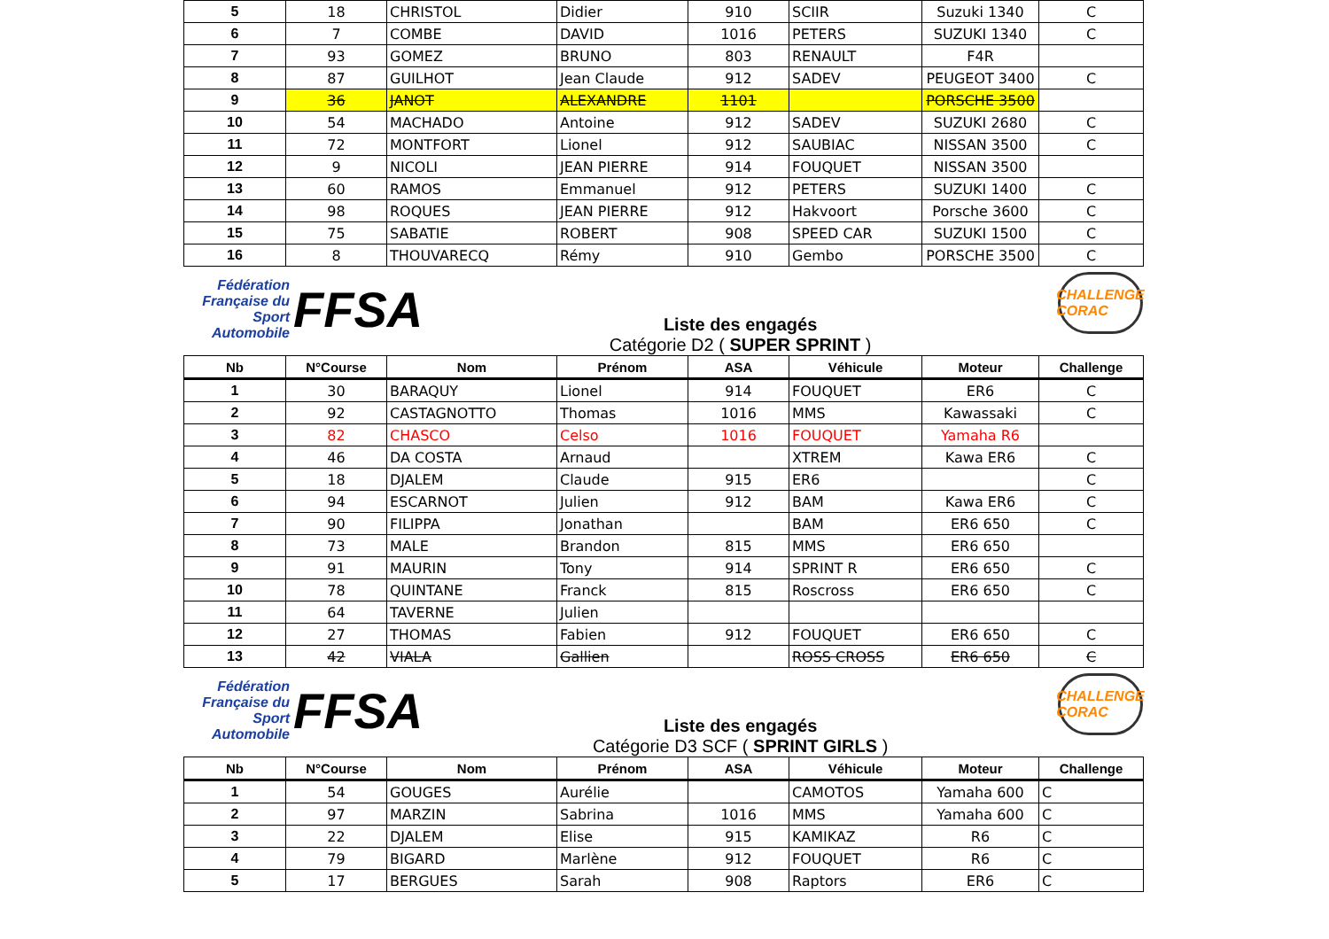| 5 | 18 | CHRISTOL | Didier | 910 | SCIIR | Suzuki 1340 | C |
| 6 | 7 | COMBE | DAVID | 1016 | PETERS | SUZUKI 1340 | C |
| 7 | 93 | GOMEZ | BRUNO | 803 | RENAULT | F4R | |
| 8 | 87 | GUILHOT | Jean Claude | 912 | SADEV | PEUGEOT 3400 | C |
| 9 | 36 | JANOT | ALEXANDRE | 1101 | | PORSCHE 3500 | |
| 10 | 54 | MACHADO | Antoine | 912 | SADEV | SUZUKI 2680 | C |
| 11 | 72 | MONTFORT | Lionel | 912 | SAUBIAC | NISSAN 3500 | C |
| 12 | 9 | NICOLI | JEAN PIERRE | 914 | FOUQUET | NISSAN 3500 | |
| 13 | 60 | RAMOS | Emmanuel | 912 | PETERS | SUZUKI 1400 | C |
| 14 | 98 | ROQUES | JEAN PIERRE | 912 | Hakvoort | Porsche 3600 | C |
| 15 | 75 | SABATIE | ROBERT | 908 | SPEED CAR | SUZUKI 1500 | C |
| 16 | 8 | THOUVARECQ | Rémy | 910 | Gembo | PORSCHE 3500 | C |
Fédération Française du Sport Automobile
FFSA
Liste des engagés
Catégorie D2 ( SUPER SPRINT )
CHALLENGE CORAC
| Nb | N°Course | Nom | Prénom | ASA | Véhicule | Moteur | Challenge |
| --- | --- | --- | --- | --- | --- | --- | --- |
| 1 | 30 | BARAQUY | Lionel | 914 | FOUQUET | ER6 | C |
| 2 | 92 | CASTAGNOTTO | Thomas | 1016 | MMS | Kawassaki | C |
| 3 | 82 | CHASCO | Celso | 1016 | FOUQUET | Yamaha R6 | |
| 4 | 46 | DA COSTA | Arnaud | | XTREM | Kawa ER6 | C |
| 5 | 18 | DJALEM | Claude | 915 | ER6 | | C |
| 6 | 94 | ESCARNOT | Julien | 912 | BAM | Kawa ER6 | C |
| 7 | 90 | FILIPPA | Jonathan | | BAM | ER6 650 | C |
| 8 | 73 | MALE | Brandon | 815 | MMS | ER6 650 | |
| 9 | 91 | MAURIN | Tony | 914 | SPRINT R | ER6 650 | C |
| 10 | 78 | QUINTANE | Franck | 815 | Roscross | ER6 650 | C |
| 11 | 64 | TAVERNE | Julien | | | | |
| 12 | 27 | THOMAS | Fabien | 912 | FOUQUET | ER6 650 | C |
| 13 | 42 | VIALA | Gallien | | ROSS CROSS | ER6 650 | C |
Fédération Française du Sport Automobile
FFSA
Liste des engagés
Catégorie D3 SCF ( SPRINT GIRLS )
CHALLENGE CORAC
| Nb | N°Course | Nom | Prénom | ASA | Véhicule | Moteur | Challenge |
| --- | --- | --- | --- | --- | --- | --- | --- |
| 1 | 54 | GOUGES | Aurélie | | CAMOTOS | Yamaha 600 | C |
| 2 | 97 | MARZIN | Sabrina | 1016 | MMS | Yamaha 600 | C |
| 3 | 22 | DJALEM | Elise | 915 | KAMIKAZ | R6 | C |
| 4 | 79 | BIGARD | Marlène | 912 | FOUQUET | R6 | C |
| 5 | 17 | BERGUES | Sarah | 908 | Raptors | ER6 | C |